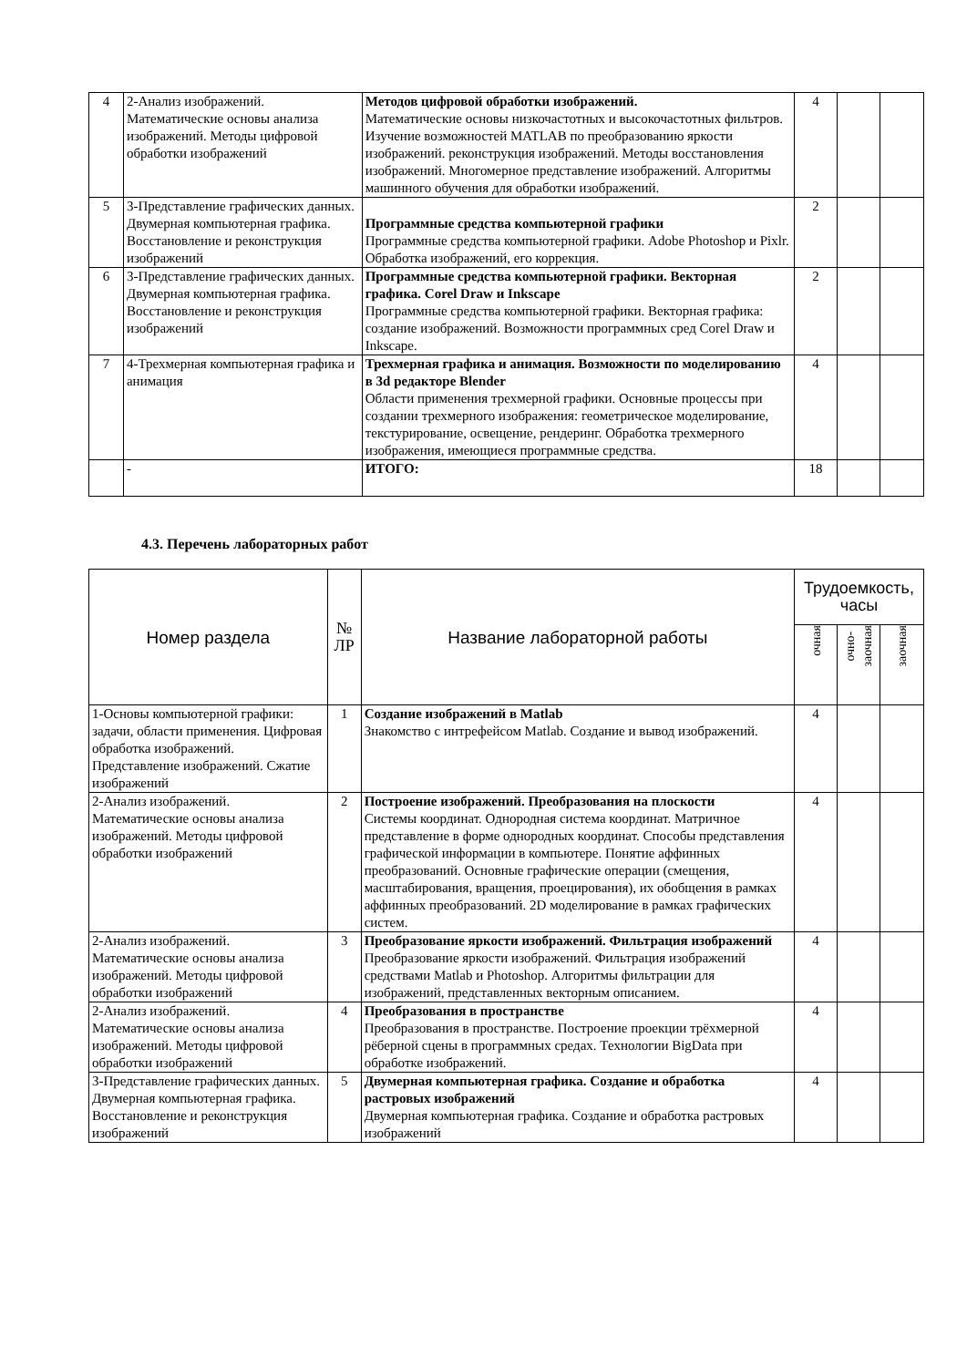| 4 | 2-Анализ изображений. Математические основы анализа изображений. Методы цифровой обработки изображений | Методов цифровой обработки изображений. Математические основы низкочастотных и высокочастотных фильтров. Изучение возможностей MATLAB по преобразованию яркости изображений. реконструкция изображений. Методы восстановления изображений. Многомерное представление изображений. Алгоритмы машинного обучения для обработки изображений. | 4 | | |
| 5 | 3-Представление графических данных. Двумерная компьютерная графика. Восстановление и реконструкция изображений | Программные средства компьютерной графики Программные средства компьютерной графики. Adobe Photoshop и Pixlr. Обработка изображений, его коррекция. | 2 | | |
| 6 | 3-Представление графических данных. Двумерная компьютерная графика. Восстановление и реконструкция изображений | Программные средства компьютерной графики. Векторная графика. Corel Draw и Inkscape Программные средства компьютерной графики. Векторная графика: создание изображений. Возможности программных сред Corel Draw и Inkscape. | 2 | | |
| 7 | 4-Трехмерная компьютерная графика и анимация | Трехмерная графика и анимация. Возможности по моделированию в 3d редакторе Blender Области применения трехмерной графики. Основные процессы при создании трехмерного изображения: геометрическое моделирование, текстурирование, освещение, рендеринг. Обработка трехмерного изображения, имеющиеся программные средства. | 4 | | |
| | - | ИТОГО: | 18 | | |
4.3. Перечень лабораторных работ
| Номер раздела | № ЛР | Название лабораторной работы | Трудоемкость, часы | | |
| --- | --- | --- | --- | --- | --- |
| | | | очная | очно- заочная | заочная |
| 1-Основы компьютерной графики: задачи, области применения. Цифровая обработка изображений. Представление изображений. Сжатие изображений | 1 | Создание изображений в Matlab Знакомство с интрефейсом Matlab. Создание и вывод изображений. | 4 | | |
| 2-Анализ изображений. Математические основы анализа изображений. Методы цифровой обработки изображений | 2 | Построение изображений. Преобразования на плоскости Системы координат. Однородная система координат. Матричное представление в форме однородных координат. Способы представления графической информации в компьютере. Понятие аффинных преобразований. Основные графические операции (смещения, масштабирования, вращения, проецирования), их обобщения в рамках аффинных преобразований. 2D моделирование в рамках графических систем. | 4 | | |
| 2-Анализ изображений. Математические основы анализа изображений. Методы цифровой обработки изображений | 3 | Преобразование яркости изображений. Фильтрация изображений Преобразование яркости изображений. Фильтрация изображений средствами Matlab и Photoshop. Алгоритмы фильтрации для изображений, представленных векторным описанием. | 4 | | |
| 2-Анализ изображений. Математические основы анализа изображений. Методы цифровой обработки изображений | 4 | Преобразования в пространстве Преобразования в пространстве. Построение проекции трёхмерной рёберной сцены в программных средах. Технологии BigData при обработке изображений. | 4 | | |
| 3-Представление графических данных. Двумерная компьютерная графика. Восстановление и реконструкция изображений | 5 | Двумерная компьютерная графика. Создание и обработка растровых изображений Двумерная компьютерная графика. Создание и обработка растровых изображений | 4 | | |